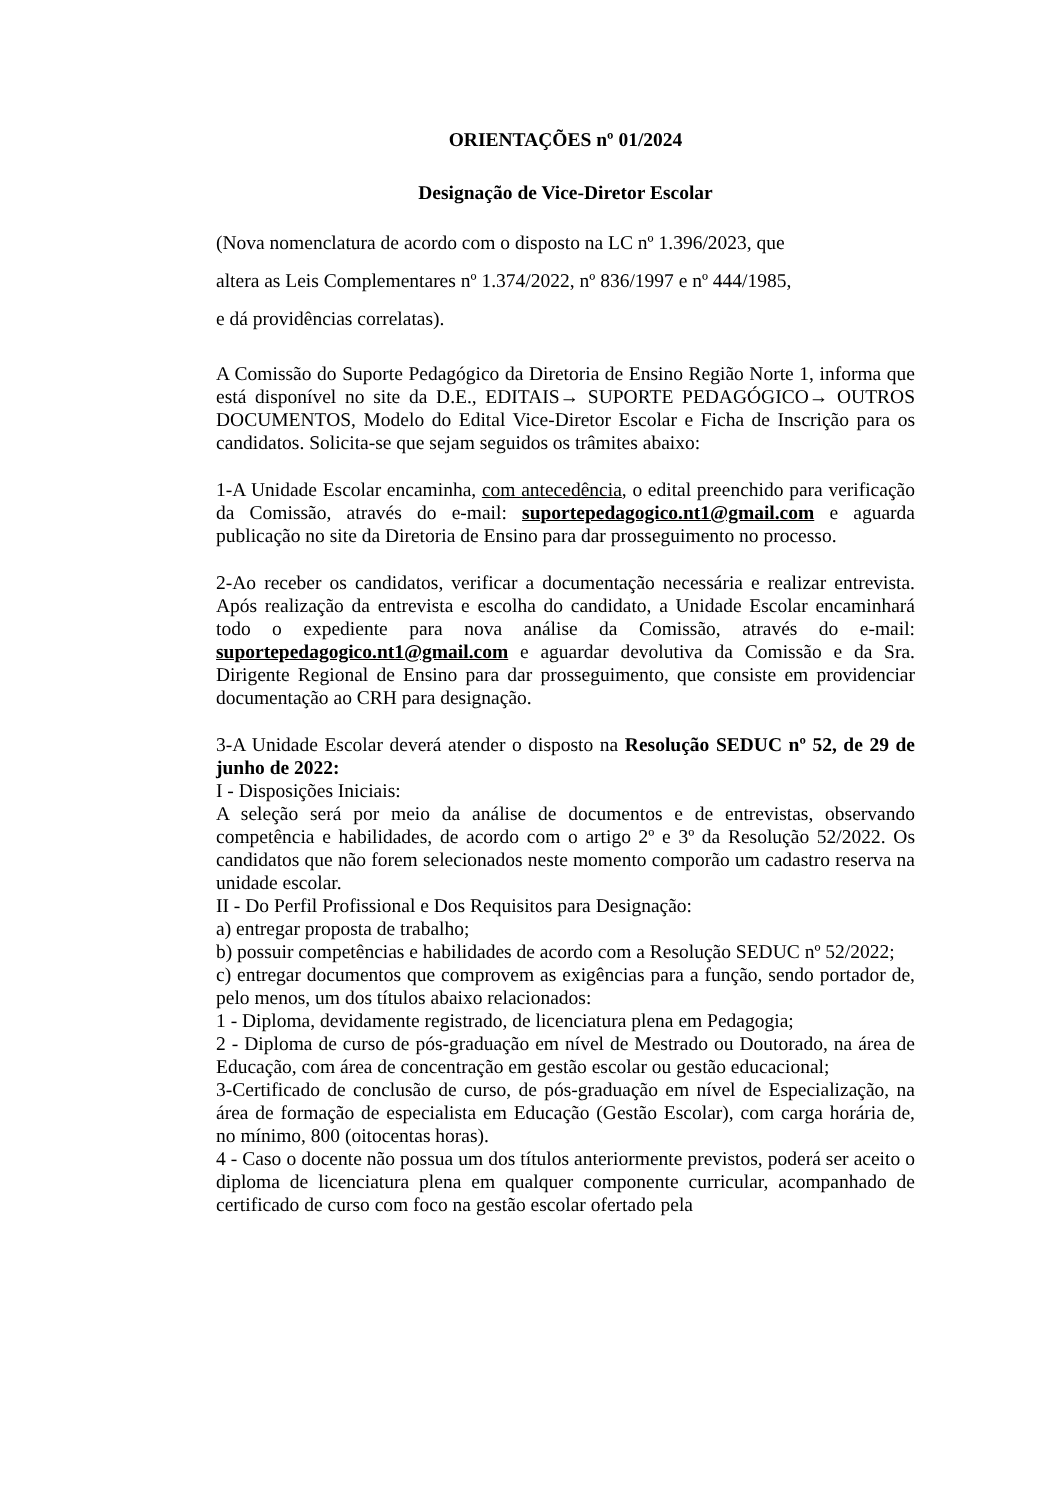ORIENTAÇÕES nº 01/2024
Designação de Vice-Diretor Escolar
(Nova nomenclatura de acordo com o disposto na LC nº 1.396/2023, que
altera as Leis Complementares nº 1.374/2022, nº 836/1997 e nº 444/1985,
e dá providências correlatas).
A Comissão do Suporte Pedagógico da Diretoria de Ensino Região Norte 1, informa que está disponível no site da D.E., EDITAIS→ SUPORTE PEDAGÓGICO→ OUTROS DOCUMENTOS, Modelo do Edital Vice-Diretor Escolar e Ficha de Inscrição para os candidatos. Solicita-se que sejam seguidos os trâmites abaixo:
1-A Unidade Escolar encaminha, com antecedência, o edital preenchido para verificação da Comissão, através do e-mail: suportepedagogico.nt1@gmail.com e aguarda publicação no site da Diretoria de Ensino para dar prosseguimento no processo.
2-Ao receber os candidatos, verificar a documentação necessária e realizar entrevista. Após realização da entrevista e escolha do candidato, a Unidade Escolar encaminhará todo o expediente para nova análise da Comissão, através do e-mail: suportepedagogico.nt1@gmail.com e aguardar devolutiva da Comissão e da Sra. Dirigente Regional de Ensino para dar prosseguimento, que consiste em providenciar documentação ao CRH para designação.
3-A Unidade Escolar deverá atender o disposto na Resolução SEDUC nº 52, de 29 de junho de 2022:
I - Disposições Iniciais:
A seleção será por meio da análise de documentos e de entrevistas, observando competência e habilidades, de acordo com o artigo 2º e 3º da Resolução 52/2022. Os candidatos que não forem selecionados neste momento comporão um cadastro reserva na unidade escolar.
II - Do Perfil Profissional e Dos Requisitos para Designação:
a) entregar proposta de trabalho;
b) possuir competências e habilidades de acordo com a Resolução SEDUC nº 52/2022;
c) entregar documentos que comprovem as exigências para a função, sendo portador de, pelo menos, um dos títulos abaixo relacionados:
1 - Diploma, devidamente registrado, de licenciatura plena em Pedagogia;
2 - Diploma de curso de pós-graduação em nível de Mestrado ou Doutorado, na área de Educação, com área de concentração em gestão escolar ou gestão educacional;
3-Certificado de conclusão de curso, de pós-graduação em nível de Especialização, na área de formação de especialista em Educação (Gestão Escolar), com carga horária de, no mínimo, 800 (oitocentas horas).
4 - Caso o docente não possua um dos títulos anteriormente previstos, poderá ser aceito o diploma de licenciatura plena em qualquer componente curricular, acompanhado de certificado de curso com foco na gestão escolar ofertado pela